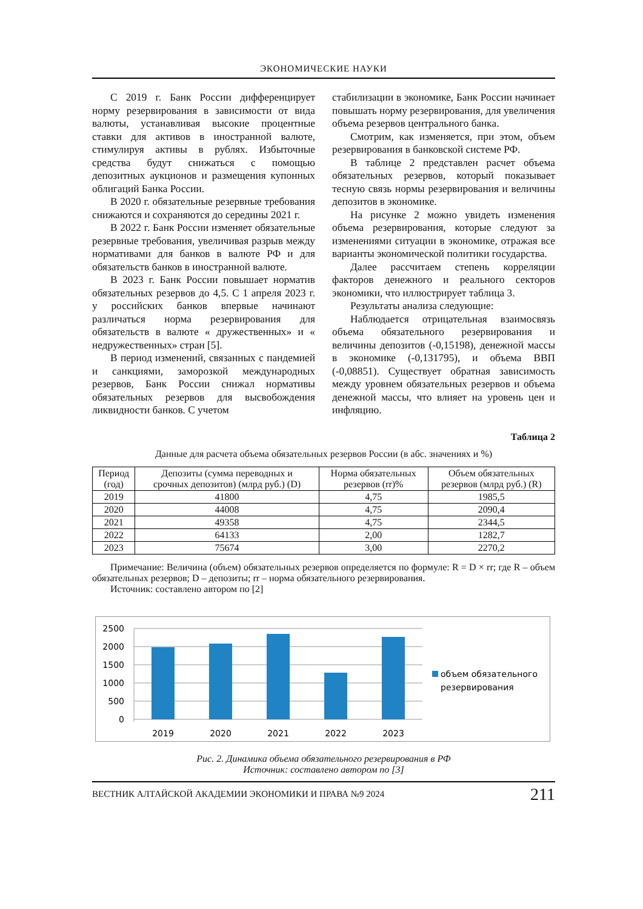ЭКОНОМИЧЕСКИЕ НАУКИ
С 2019 г. Банк России дифференцирует норму резервирования в зависимости от вида валюты, устанавливая высокие процентные ставки для активов в иностранной валюте, стимулируя активы в рублях. Избыточные средства будут снижаться с помощью депозитных аукционов и размещения купонных облигаций Банка России.
В 2020 г. обязательные резервные требования снижаются и сохраняются до середины 2021 г.
В 2022 г. Банк России изменяет обязательные резервные требования, увеличивая разрыв между нормативами для банков в валюте РФ и для обязательств банков в иностранной валюте.
В 2023 г. Банк России повышает норматив обязательных резервов до 4,5. С 1 апреля 2023 г. у российских банков впервые начинают различаться норма резервирования для обязательств в валюте « дружественных» и « недружественных» стран [5].
В период изменений, связанных с пандемией и санкциями, заморозкой международных резервов, Банк России снижал нормативы обязательных резервов для высвобождения ликвидности банков. С учетом
стабилизации в экономике, Банк России начинает повышать норму резервирования, для увеличения объема резервов центрального банка.
Смотрим, как изменяется, при этом, объем резервирования в банковской системе РФ.
В таблице 2 представлен расчет объема обязательных резервов, который показывает тесную связь нормы резервирования и величины депозитов в экономике.
На рисунке 2 можно увидеть изменения объема резервирования, которые следуют за изменениями ситуации в экономике, отражая все варианты экономической политики государства.
Далее рассчитаем степень корреляции факторов денежного и реального секторов экономики, что иллюстрирует таблица 3.
Результаты анализа следующие:
Наблюдается отрицательная взаимосвязь объема обязательного резервирования и величины депозитов (-0,15198), денежной массы в экономике (-0,131795), и объема ВВП (-0,08851). Существует обратная зависимость между уровнем обязательных резервов и объема денежной массы, что влияет на уровень цен и инфляцию.
Таблица 2
Данные для расчета объема обязательных резервов России (в абс. значениях и %)
| Период (год) | Депозиты (сумма переводных и срочных депозитов) (млрд руб.) (D) | Норма обязательных резервов (rr)% | Объем обязательных резервов (млрд руб.) (R) |
| --- | --- | --- | --- |
| 2019 | 41800 | 4,75 | 1985,5 |
| 2020 | 44008 | 4,75 | 2090,4 |
| 2021 | 49358 | 4,75 | 2344,5 |
| 2022 | 64133 | 2,00 | 1282,7 |
| 2023 | 75674 | 3,00 | 2270,2 |
Примечание: Величина (объем) обязательных резервов определяется по формуле: R = D × rr; где R – объем обязательных резервов; D – депозиты; rr – норма обязательного резервирования.
Источник: составлено автором по [2]
2500
2000
1500
1000
500
0
2019
2020
2021
2022
2023
объем обязательного
резервирования
Рис. 2. Динамика объема обязательного резервирования в РФ
Источник: составлено автором по [3]
ВЕСТНИК АЛТАЙСКОЙ АКАДЕМИИ ЭКОНОМИКИ И ПРАВА №9 2024 211